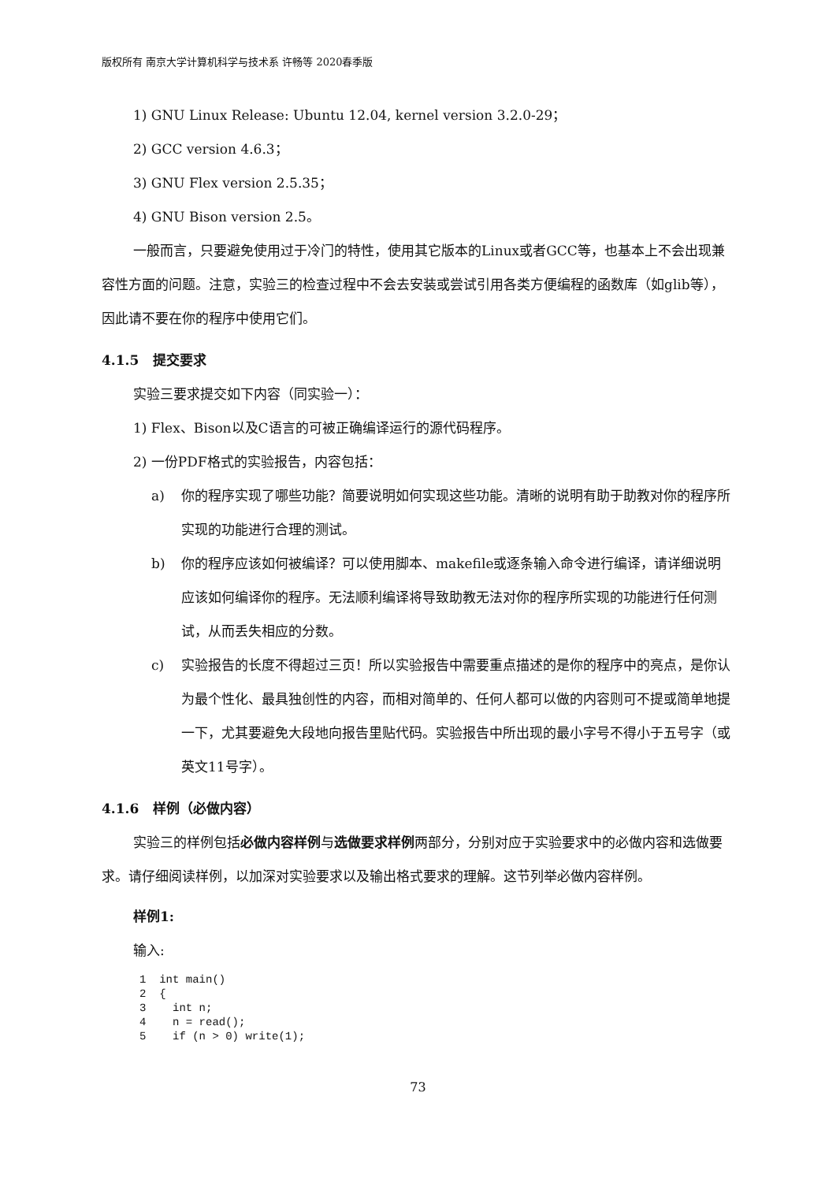版权所有 南京大学计算机科学与技术系 许畅等 2020春季版
1) GNU Linux Release: Ubuntu 12.04, kernel version 3.2.0-29；
2) GCC version 4.6.3；
3) GNU Flex version 2.5.35；
4) GNU Bison version 2.5。
一般而言，只要避免使用过于冷门的特性，使用其它版本的Linux或者GCC等，也基本上不会出现兼容性方面的问题。注意，实验三的检查过程中不会去安装或尝试引用各类方便编程的函数库（如glib等），因此请不要在你的程序中使用它们。
4.1.5 提交要求
实验三要求提交如下内容（同实验一）：
1) Flex、Bison以及C语言的可被正确编译运行的源代码程序。
2) 一份PDF格式的实验报告，内容包括：
a) 你的程序实现了哪些功能？简要说明如何实现这些功能。清晰的说明有助于助教对你的程序所实现的功能进行合理的测试。
b) 你的程序应该如何被编译？可以使用脚本、makefile或逐条输入命令进行编译，请详细说明应该如何编译你的程序。无法顺利编译将导致助教无法对你的程序所实现的功能进行任何测试，从而丢失相应的分数。
c) 实验报告的长度不得超过三页！所以实验报告中需要重点描述的是你的程序中的亮点，是你认为最个性化、最具独创性的内容，而相对简单的、任何人都可以做的内容则可不提或简单地提一下，尤其要避免大段地向报告里贴代码。实验报告中所出现的最小字号不得小于五号字（或英文11号字）。
4.1.6 样例（必做内容）
实验三的样例包括必做内容样例与选做要求样例两部分，分别对应于实验要求中的必做内容和选做要求。请仔细阅读样例，以加深对实验要求以及输出格式要求的理解。这节列举必做内容样例。
样例1:
输入:
1  int main()
2  {
3    int n;
4    n = read();
5    if (n > 0) write(1);
73